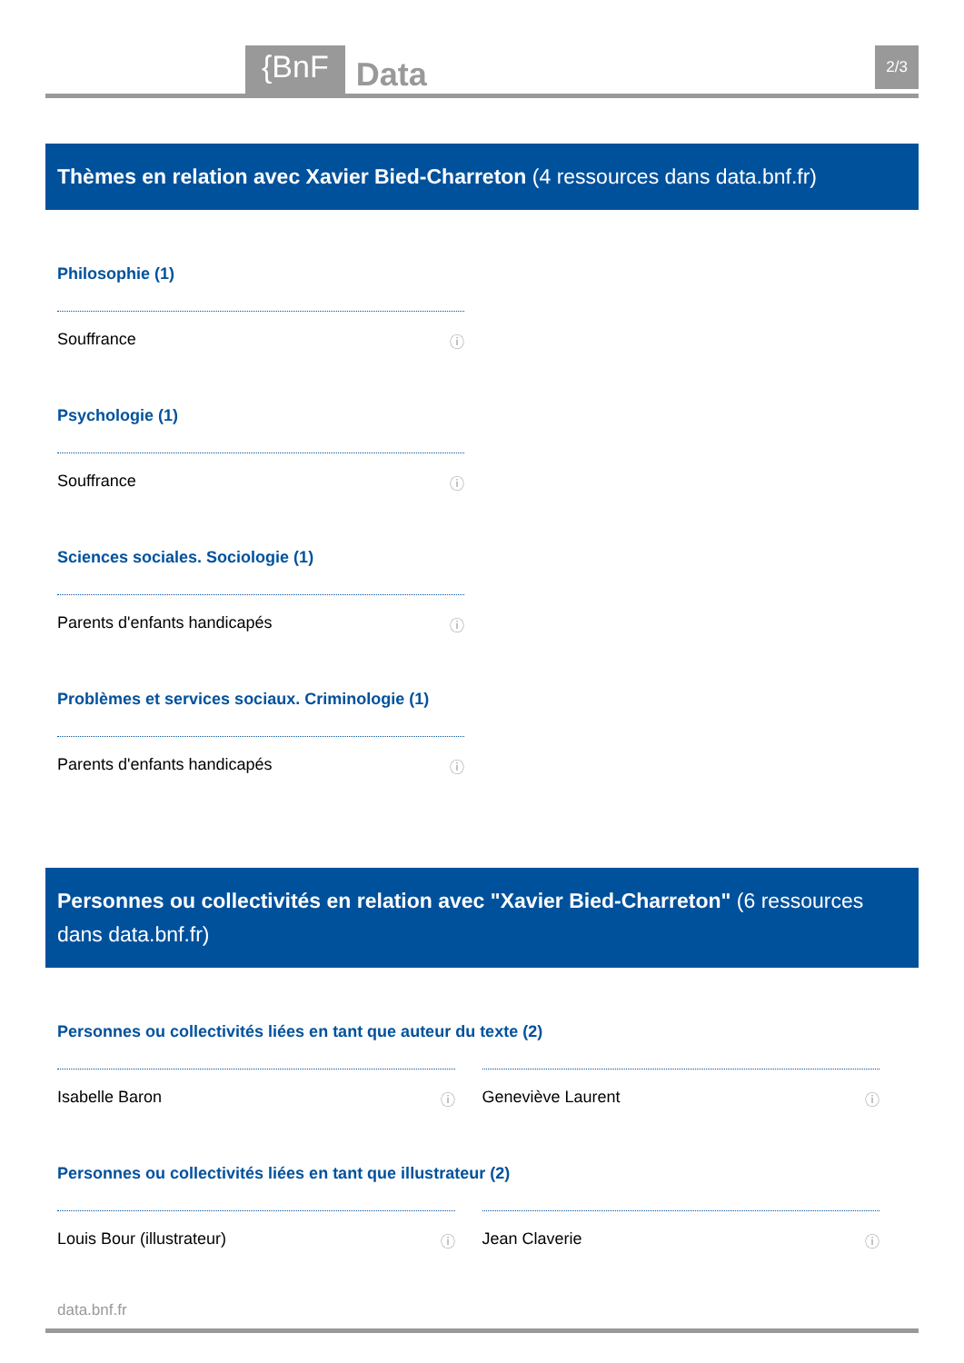{BnF Data 2/3
Thèmes en relation avec Xavier Bied-Charreton (4 ressources dans data.bnf.fr)
Philosophie (1)
Souffrance ⓘ
Psychologie (1)
Souffrance ⓘ
Sciences sociales. Sociologie (1)
Parents d'enfants handicapés ⓘ
Problèmes et services sociaux. Criminologie (1)
Parents d'enfants handicapés ⓘ
Personnes ou collectivités en relation avec "Xavier Bied-Charreton" (6 ressources dans data.bnf.fr)
Personnes ou collectivités liées en tant que auteur du texte (2)
Isabelle Baron ⓘ Geneviève Laurent ⓘ
Personnes ou collectivités liées en tant que illustrateur (2)
Louis Bour (illustrateur) ⓘ Jean Claverie ⓘ
data.bnf.fr